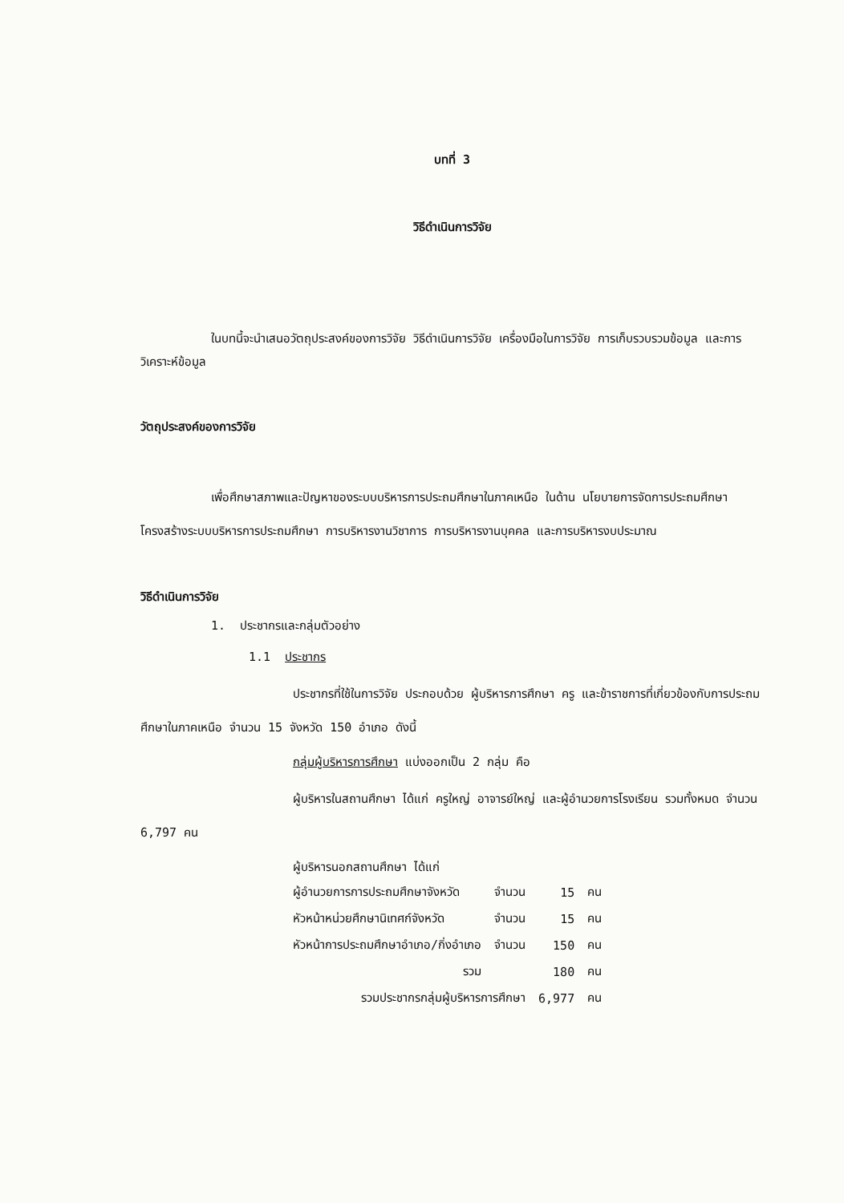บทที่ 3
วิธีดำเนินการวิจัย
ในบทนี้จะนำเสนอวัตถุประสงค์ของการวิจัย วิธีดำเนินการวิจัย เครื่องมือในการวิจัย การเก็บรวบรวมข้อมูล และการวิเคราะห์ข้อมูล
วัตถุประสงค์ของการวิจัย
เพื่อศึกษาสภาพและปัญหาของระบบบริหารการประถมศึกษาในภาคเหนือ ในด้าน นโยบายการจัดการประถมศึกษา โครงสร้างระบบบริหารการประถมศึกษา การบริหารงานวิชาการ การบริหารงานบุคคล และการบริหารงบประมาณ
วิธีดำเนินการวิจัย
1. ประชากรและกลุ่มตัวอย่าง
1.1 ประชากร
ประชากรที่ใช้ในการวิจัย ประกอบด้วย ผู้บริหารการศึกษา ครู และข้าราชการที่เกี่ยวข้องกับการประถมศึกษาในภาคเหนือ จำนวน 15 จังหวัด 150 อำเภอ ดังนี้
กลุ่มผู้บริหารการศึกษา แบ่งออกเป็น 2 กลุ่ม คือ
ผู้บริหารในสถานศึกษา ได้แก่ ครูใหญ่ อาจารย์ใหญ่ และผู้อำนวยการโรงเรียน รวมทั้งหมด จำนวน 6,797 คน
ผู้บริหารนอกสถานศึกษา ได้แก่
| ผู้อำนวยการการประถมศึกษาจังหวัด | จำนวน | 15 | คน |
| หัวหน้าหน่วยศึกษานิเทศก์จังหวัด | จำนวน | 15 | คน |
| หัวหน้าการประถมศึกษาอำเภอ/กิ่งอำเภอ | จำนวน | 150 | คน |
| รวม | | 180 | คน |
| รวมประชากรกลุ่มผู้บริหารการศึกษา | | 6,977 | คน |